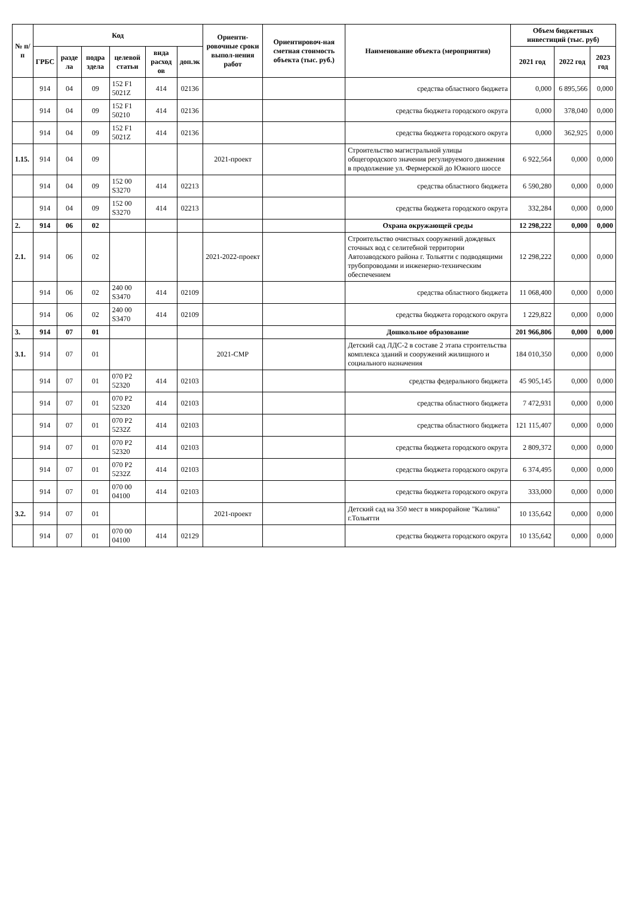| № п/п | Код | | | | | | Ориенти-ровочные сроки выпол-нения работ | Ориентировоч-ная сметная стоимость объекта (тыс. руб.) | Наименование объекта (мероприятия) | Объем бюджетных инвестиций (тыс. руб) | | |
| --- | --- | --- | --- | --- | --- | --- | --- | --- | --- | --- | --- | --- |
| | ГРБС | разде ла | подра здела | целевой статьи | вида расход ов | доп.эк | | | | 2021 год | 2022 год | 2023 год |
| | 914 | 04 | 09 | 152 F1 5021Z | 414 | 02136 | | | средства областного бюджета | 0,000 | 6 895,566 | 0,000 |
| | 914 | 04 | 09 | 152 F1 50210 | 414 | 02136 | | | средства бюджета городского округа | 0,000 | 378,040 | 0,000 |
| | 914 | 04 | 09 | 152 F1 5021Z | 414 | 02136 | | | средства бюджета городского округа | 0,000 | 362,925 | 0,000 |
| 1.15. | 914 | 04 | 09 | | | | 2021-проект | | Строительство магистральной улицы общегородского значения регулируемого движения в продолжение ул. Фермерской до Южного шоссе | 6 922,564 | 0,000 | 0,000 |
| | 914 | 04 | 09 | 152 00 S3270 | 414 | 02213 | | | средства областного бюджета | 6 590,280 | 0,000 | 0,000 |
| | 914 | 04 | 09 | 152 00 S3270 | 414 | 02213 | | | средства бюджета городского округа | 332,284 | 0,000 | 0,000 |
| 2. | 914 | 06 | 02 | | | | | | Охрана окружающей среды | 12 298,222 | 0,000 | 0,000 |
| 2.1. | 914 | 06 | 02 | | | | 2021-2022-проект | | Строительство очистных сооружений дождевых сточных вод с селитебной территории Автозаводского района г. Тольятти с подводящими трубопроводами и инженерно-техническим обеспечением | 12 298,222 | 0,000 | 0,000 |
| | 914 | 06 | 02 | 240 00 S3470 | 414 | 02109 | | | средства областного бюджета | 11 068,400 | 0,000 | 0,000 |
| | 914 | 06 | 02 | 240 00 S3470 | 414 | 02109 | | | средства бюджета городского округа | 1 229,822 | 0,000 | 0,000 |
| 3. | 914 | 07 | 01 | | | | | | Дошкольное образование | 201 966,806 | 0,000 | 0,000 |
| 3.1. | 914 | 07 | 01 | | | | 2021-СМР | | Детский сад ЛДС-2 в составе 2 этапа строительства комплекса зданий и сооружений жилищного и социального назначения | 184 010,350 | 0,000 | 0,000 |
| | 914 | 07 | 01 | 070 P2 52320 | 414 | 02103 | | | средства федерального бюджета | 45 905,145 | 0,000 | 0,000 |
| | 914 | 07 | 01 | 070 P2 52320 | 414 | 02103 | | | средства областного бюджета | 7 472,931 | 0,000 | 0,000 |
| | 914 | 07 | 01 | 070 P2 5232Z | 414 | 02103 | | | средства областного бюджета | 121 115,407 | 0,000 | 0,000 |
| | 914 | 07 | 01 | 070 P2 52320 | 414 | 02103 | | | средства бюджета городского округа | 2 809,372 | 0,000 | 0,000 |
| | 914 | 07 | 01 | 070 P2 5232Z | 414 | 02103 | | | средства бюджета городского округа | 6 374,495 | 0,000 | 0,000 |
| | 914 | 07 | 01 | 070 00 04100 | 414 | 02103 | | | средства бюджета городского округа | 333,000 | 0,000 | 0,000 |
| 3.2. | 914 | 07 | 01 | | | | 2021-проект | | Детский сад на 350 мест в микрорайоне "Калина" г.Тольятти | 10 135,642 | 0,000 | 0,000 |
| | 914 | 07 | 01 | 070 00 04100 | 414 | 02129 | | | средства бюджета городского округа | 10 135,642 | 0,000 | 0,000 |